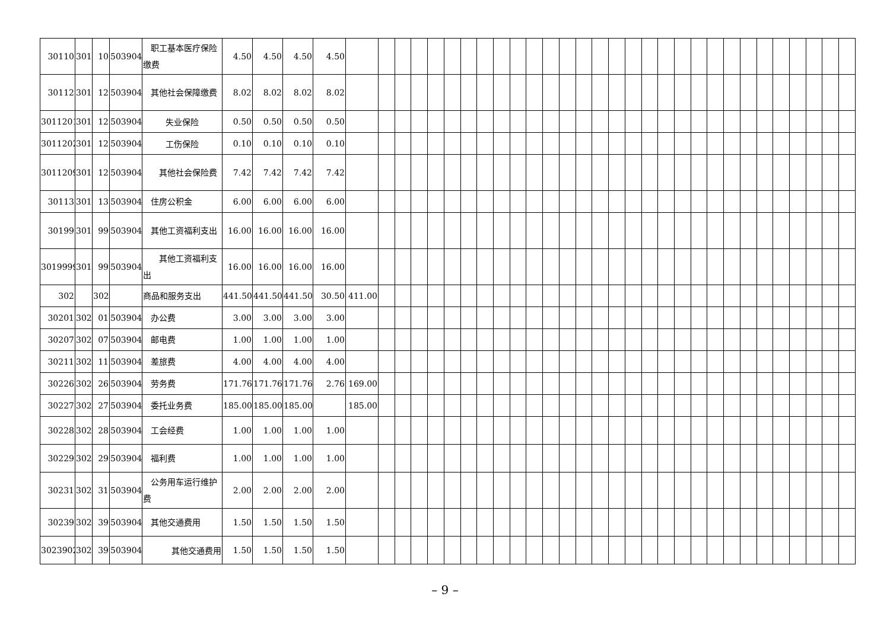| 30110 | 301 | 10 | 503904 | 职工基本医疗保险缴费 | 4.50 | 4.50 | 4.50 | 4.50 | | | | | | | | | | | | | | | | | | | | | | | | | | | | | | |
| 30112 | 301 | 12 | 503904 | 其他社会保障缴费 | 8.02 | 8.02 | 8.02 | 8.02 | | | | | | | | | | | | | | | | | | | | | | | | | | | | | | |
| 3011201 | 301 | 12 | 503904 | 失业保险 | 0.50 | 0.50 | 0.50 | 0.50 | | | | | | | | | | | | | | | | | | | | | | | | | | | | | | |
| 3011202 | 301 | 12 | 503904 | 工伤保险 | 0.10 | 0.10 | 0.10 | 0.10 | | | | | | | | | | | | | | | | | | | | | | | | | | | | | | |
| 3011209 | 301 | 12 | 503904 | 其他社会保险费 | 7.42 | 7.42 | 7.42 | 7.42 | | | | | | | | | | | | | | | | | | | | | | | | | | | | | | |
| 30113 | 301 | 13 | 503904 | 住房公积金 | 6.00 | 6.00 | 6.00 | 6.00 | | | | | | | | | | | | | | | | | | | | | | | | | | | | | | |
| 30199 | 301 | 99 | 503904 | 其他工资福利支出 | 16.00 | 16.00 | 16.00 | 16.00 | | | | | | | | | | | | | | | | | | | | | | | | | | | | | | |
| 3019999 | 301 | 99 | 503904 | 其他工资福利支出 | 16.00 | 16.00 | 16.00 | 16.00 | | | | | | | | | | | | | | | | | | | | | | | | | | | | | | |
| 302 | | 302 | | 商品和服务支出 | 441.50 | 441.50 | 441.50 | 30.50 | 411.00 | | | | | | | | | | | | | | | | | | | | | | | | | | | | | |
| 30201 | 302 | 01 | 503904 | 办公费 | 3.00 | 3.00 | 3.00 | 3.00 | | | | | | | | | | | | | | | | | | | | | | | | | | | | | | |
| 30207 | 302 | 07 | 503904 | 邮电费 | 1.00 | 1.00 | 1.00 | 1.00 | | | | | | | | | | | | | | | | | | | | | | | | | | | | | | |
| 30211 | 302 | 11 | 503904 | 差旅费 | 4.00 | 4.00 | 4.00 | 4.00 | | | | | | | | | | | | | | | | | | | | | | | | | | | | | | |
| 30226 | 302 | 26 | 503904 | 劳务费 | 171.76 | 171.76 | 171.76 | 2.76 | 169.00 | | | | | | | | | | | | | | | | | | | | | | | | | | | | | |
| 30227 | 302 | 27 | 503904 | 委托业务费 | 185.00 | 185.00 | 185.00 | | 185.00 | | | | | | | | | | | | | | | | | | | | | | | | | | | | | |
| 30228 | 302 | 28 | 503904 | 工会经费 | 1.00 | 1.00 | 1.00 | 1.00 | | | | | | | | | | | | | | | | | | | | | | | | | | | | | | |
| 30229 | 302 | 29 | 503904 | 福利费 | 1.00 | 1.00 | 1.00 | 1.00 | | | | | | | | | | | | | | | | | | | | | | | | | | | | | | |
| 30231 | 302 | 31 | 503904 | 公务用车运行维护费 | 2.00 | 2.00 | 2.00 | 2.00 | | | | | | | | | | | | | | | | | | | | | | | | | | | | | | |
| 30239 | 302 | 39 | 503904 | 其他交通费用 | 1.50 | 1.50 | 1.50 | 1.50 | | | | | | | | | | | | | | | | | | | | | | | | | | | | | | |
| 3023902 | 302 | 39 | 503904 | 其他交通费用 | 1.50 | 1.50 | 1.50 | 1.50 | | | | | | | | | | | | | | | | | | | | | | | | | | | | | | |
– 9 –